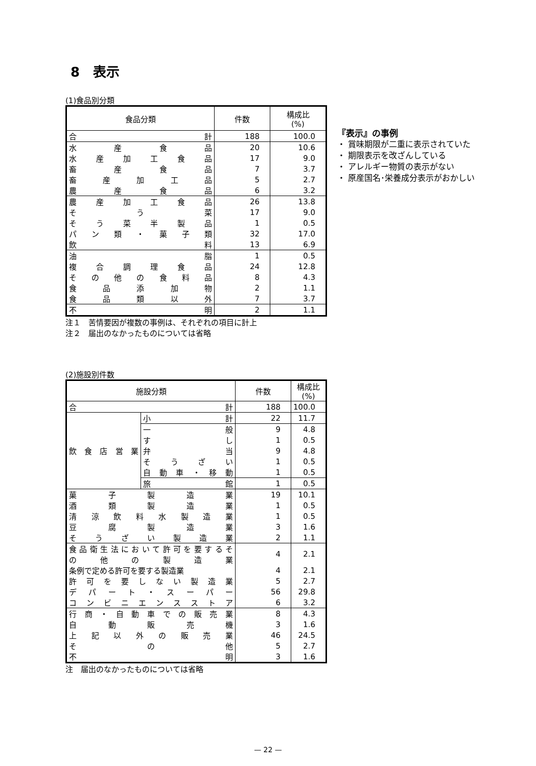8　表示
(1)食品別分類
| 食品分類 | 件数 | 構成比 (%) |
| --- | --- | --- |
| 合 計 | 188 | 100.0 |
| 水 産 食 品 | 20 | 10.6 |
| 水 産 加 工 食 品 | 17 | 9.0 |
| 畜 産 食 品 | 7 | 3.7 |
| 畜 産 加 工 品 | 5 | 2.7 |
| 農 産 食 品 | 6 | 3.2 |
| 農 産 加 工 食 品 | 26 | 13.8 |
| そ う 菜 | 17 | 9.0 |
| そ う 菜 半 製 品 | 1 | 0.5 |
| パ ン 類 ・ 菓 子 類 | 32 | 17.0 |
| 飲 料 | 13 | 6.9 |
| 油 脂 | 1 | 0.5 |
| 複 合 調 理 食 品 | 24 | 12.8 |
| そ の 他 の 食 料 品 | 8 | 4.3 |
| 食 品 添 加 物 | 2 | 1.1 |
| 食 品 類 以 外 | 7 | 3.7 |
| 不 明 | 2 | 1.1 |
注１　苦情要因が複数の事例は、それぞれの項目に計上
注２　届出のなかったものについては省略
『表示』の事例
・ 賞味期限が二重に表示されていた
・ 期限表示を改ざんしている
・ アレルギー物質の表示がない
・ 原産国名･栄養成分表示がおかしい
(2)施設別件数
| 施設分類 | | 件数 | 構成比 (%) |
| --- | --- | --- | --- |
| 合 計 | | 188 | 100.0 |
| 飲 食 店 営 業 | 小 計 | 22 | 11.7 |
| | 一 般 | 9 | 4.8 |
| | す し | 1 | 0.5 |
| | 弁 当 | 9 | 4.8 |
| | そ う ざ い | 1 | 0.5 |
| | 自 動 車 ・ 移 動 | 1 | 0.5 |
| | 旅 館 | 1 | 0.5 |
| 菓 子 製 造 業 | | 19 | 10.1 |
| 酒 類 製 造 業 | | 1 | 0.5 |
| 清 涼 飲 料 水 製 造 業 | | 1 | 0.5 |
| 豆 腐 製 造 業 | | 3 | 1.6 |
| そ う ざ い 製 造 業 | | 2 | 1.1 |
| 食 品 衛 生 法 に お い て 許 可 を 要 す る そ の 他 の 製 造 業 | | 4 | 2.1 |
| 条例で定める許可を要する製造業 | | 4 | 2.1 |
| 許 可 を 要 し な い 製 造 業 | | 5 | 2.7 |
| デ パ ー ト ・ ス ー パ ー | | 56 | 29.8 |
| コ ン ビ ニ エ ン ス ス ト ア | | 6 | 3.2 |
| 行 商 ・ 自 動 車 で の 販 売 業 | | 8 | 4.3 |
| 自 動 販 売 機 | | 3 | 1.6 |
| 上 記 以 外 の 販 売 業 | | 46 | 24.5 |
| そ の 他 | | 5 | 2.7 |
| 不 明 | | 3 | 1.6 |
注　届出のなかったものについては省略
— 22 —